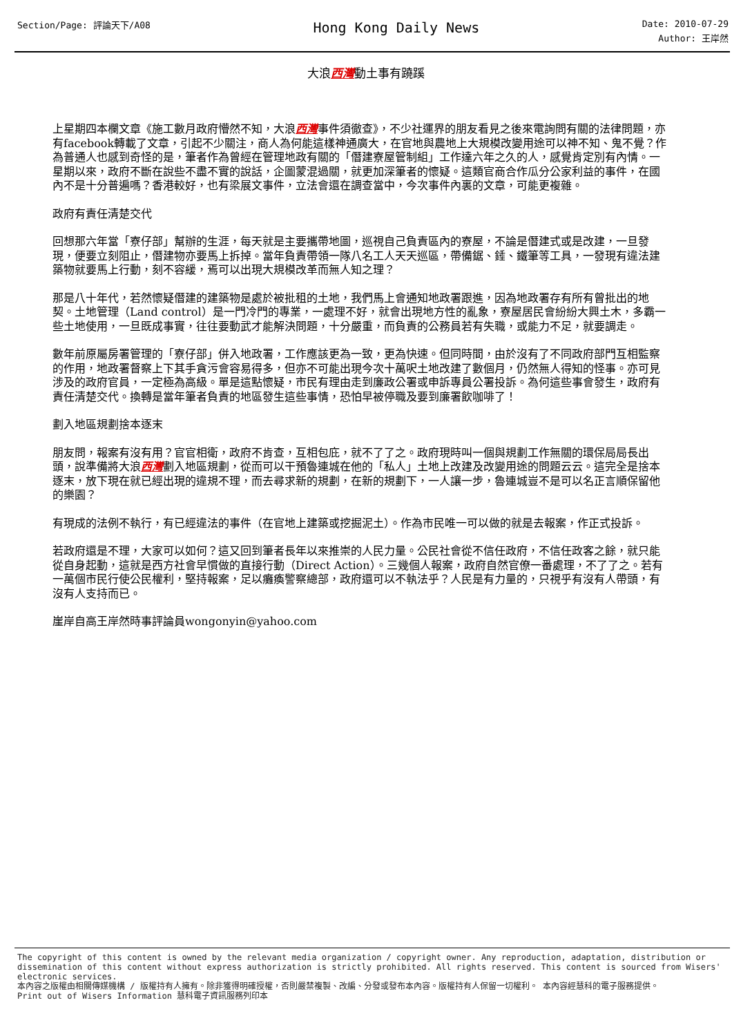Section/Page: 評論天下/A08
Hong Kong Daily News
Date: 2010-07-29
Author: 王岸然
大浪西灣動土事有蹺蹊
上星期四本欄文章《施工數月政府懵然不知，大浪西灣事件須徹查》，不少社運界的朋友看見之後來電詢問有關的法律問題，亦有facebook轉載了文章，引起不少關注，商人為何能這樣神通廣大，在官地與農地上大規模改變用途可以神不知、鬼不覺？作為普通人也感到奇怪的是，筆者作為曾經在管理地政有關的「僭建寮屋管制組」工作達六年之久的人，感覺肯定別有內情。一星期以來，政府不斷在說些不盡不實的說話，企圖蒙混過關，就更加深筆者的懷疑。這類官商合作瓜分公家利益的事件，在國內不是十分普遍嗎？香港較好，也有梁展文事件，立法會還在調查當中，今次事件內裏的文章，可能更複雜。
政府有責任清楚交代
回想那六年當「寮仔部」幫辦的生涯，每天就是主要攜帶地圖，巡視自己負責區內的寮屋，不論是僭建式或是改建，一旦發現，便要立刻阻止，僭建物亦要馬上拆掉。當年負責帶領一隊八名工人天天巡區，帶備鋸、錘、鐵筆等工具，一發現有違法建築物就要馬上行動，刻不容緩，焉可以出現大規模改革而無人知之理？
那是八十年代，若然懷疑僭建的建築物是處於被批租的土地，我們馬上會通知地政署跟進，因為地政署存有所有曾批出的地契。土地管理（Land control）是一門冷門的專業，一處理不好，就會出現地方性的亂象，寮屋居民會紛紛大興土木，多霸一些土地使用，一旦既成事實，往往要動武才能解決問題，十分嚴重，而負責的公務員若有失職，或能力不足，就要調走。
數年前原屬房署管理的「寮仔部」併入地政署，工作應該更為一致，更為快速。但同時間，由於沒有了不同政府部門互相監察的作用，地政署督察上下其手貪污會容易得多，但亦不可能出現今次十萬呎土地改建了數個月，仍然無人得知的怪事。亦可見涉及的政府官員，一定極為高級。單是這點懷疑，市民有理由走到廉政公署或申訴專員公署投訴。為何這些事會發生，政府有責任清楚交代。換轉是當年筆者負責的地區發生這些事情，恐怕早被停職及要到廉署飲咖啡了！
劃入地區規劃捨本逐末
朋友問，報案有沒有用？官官相衛，政府不肯查，互相包庇，就不了了之。政府現時叫一個與規劃工作無關的環保局局長出頭，說準備將大浪西灣劃入地區規劃，從而可以干預魯連城在他的「私人」土地上改建及改變用途的問題云云。這完全是捨本逐末，放下現在就已經出現的違規不理，而去尋求新的規劃，在新的規劃下，一人讓一步，魯連城豈不是可以名正言順保留他的樂園？
有現成的法例不執行，有已經違法的事件（在官地上建築或挖掘泥土）。作為市民唯一可以做的就是去報案，作正式投訴。
若政府還是不理，大家可以如何？這又回到筆者長年以來推崇的人民力量。公民社會從不信任政府，不信任政客之餘，就只能從自身起動，這就是西方社會早慣做的直接行動（Direct Action）。三幾個人報案，政府自然官僚一番處理，不了了之。若有一萬個市民行使公民權利，堅持報案，足以癱瘓警察總部，政府還可以不執法乎？人民是有力量的，只視乎有沒有人帶頭，有沒有人支持而已。
崖岸自高王岸然時事評論員wongonyin@yahoo.com
The copyright of this content is owned by the relevant media organization / copyright owner. Any reproduction, adaptation, distribution or dissemination of this content without express authorization is strictly prohibited. All rights reserved. This content is sourced from Wisers' electronic services.
本內容之版權由相關傳媒機構 / 版權持有人擁有。除非獲得明確授權，否則嚴禁複製、改編、分發或發布本內容。版權持有人保留一切權利。 本內容經慧科的電子服務提供。
Print out of Wisers Information 慧科電子資訊服務列印本